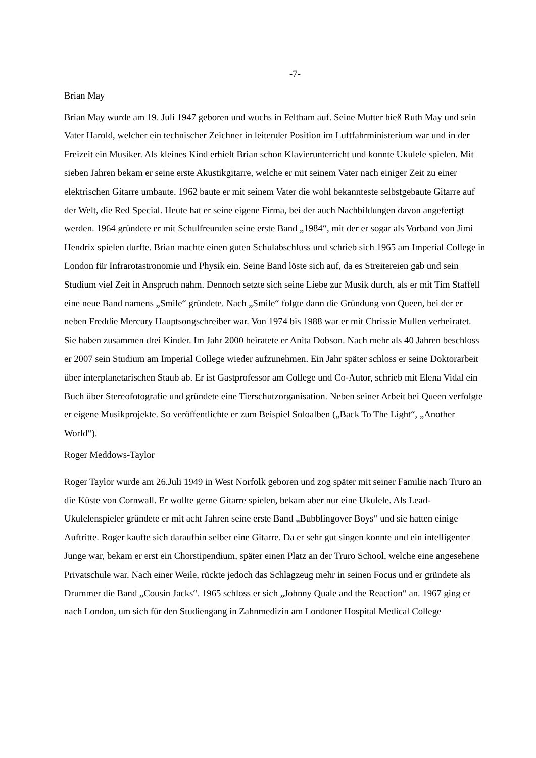-7-
Brian May
Brian May wurde am 19. Juli 1947 geboren und wuchs in Feltham auf. Seine Mutter hieß Ruth May und sein Vater Harold, welcher ein technischer Zeichner in leitender Position im Luftfahrministerium war und in der Freizeit ein Musiker. Als kleines Kind erhielt Brian schon Klavierunterricht und konnte Ukulele spielen. Mit sieben Jahren bekam er seine erste Akustikgitarre, welche er mit seinem Vater nach einiger Zeit zu einer elektrischen Gitarre umbaute. 1962 baute er mit seinem Vater die wohl bekannteste selbstgebaute Gitarre auf der Welt, die Red Special. Heute hat er seine eigene Firma, bei der auch Nachbildungen davon angefertigt werden. 1964 gründete er mit Schulfreunden seine erste Band „1984“, mit der er sogar als Vorband von Jimi Hendrix spielen durfte. Brian machte einen guten Schulabschluss und schrieb sich 1965 am Imperial College in London für Infrarotastronomie und Physik ein. Seine Band löste sich auf, da es Streitereien gab und sein Studium viel Zeit in Anspruch nahm. Dennoch setzte sich seine Liebe zur Musik durch, als er mit Tim Staffell eine neue Band namens „Smile“ gründete. Nach „Smile“ folgte dann die Gründung von Queen, bei der er neben Freddie Mercury Hauptsongschreiber war. Von 1974 bis 1988 war er mit Chrissie Mullen verheiratet. Sie haben zusammen drei Kinder. Im Jahr 2000 heiratete er Anita Dobson. Nach mehr als 40 Jahren beschloss er 2007 sein Studium am Imperial College wieder aufzunehmen. Ein Jahr später schloss er seine Doktorarbeit über interplanetarischen Staub ab. Er ist Gastprofessor am College und Co-Autor, schrieb mit Elena Vidal ein Buch über Stereofotografie und gründete eine Tierschutzorganisation. Neben seiner Arbeit bei Queen verfolgte er eigene Musikprojekte. So veröffentlichte er zum Beispiel Soloalben („Back To The Light“, „Another World“).
Roger Meddows-Taylor
Roger Taylor wurde am 26.Juli 1949 in West Norfolk geboren und zog später mit seiner Familie nach Truro an die Küste von Cornwall. Er wollte gerne Gitarre spielen, bekam aber nur eine Ukulele. Als Lead-Ukulelenspieler gründete er mit acht Jahren seine erste Band „Bubblingover Boys“ und sie hatten einige Auftritte. Roger kaufte sich daraufhin selber eine Gitarre. Da er sehr gut singen konnte und ein intelligenter Junge war, bekam er erst ein Chorstipendium, später einen Platz an der Truro School, welche eine angesehene Privatschule war. Nach einer Weile, rückte jedoch das Schlagzeug mehr in seinen Focus und er gründete als Drummer die Band „Cousin Jacks“. 1965 schloss er sich „Johnny Quale and the Reaction“ an. 1967 ging er nach London, um sich für den Studiengang in Zahnmedizin am Londoner Hospital Medical College